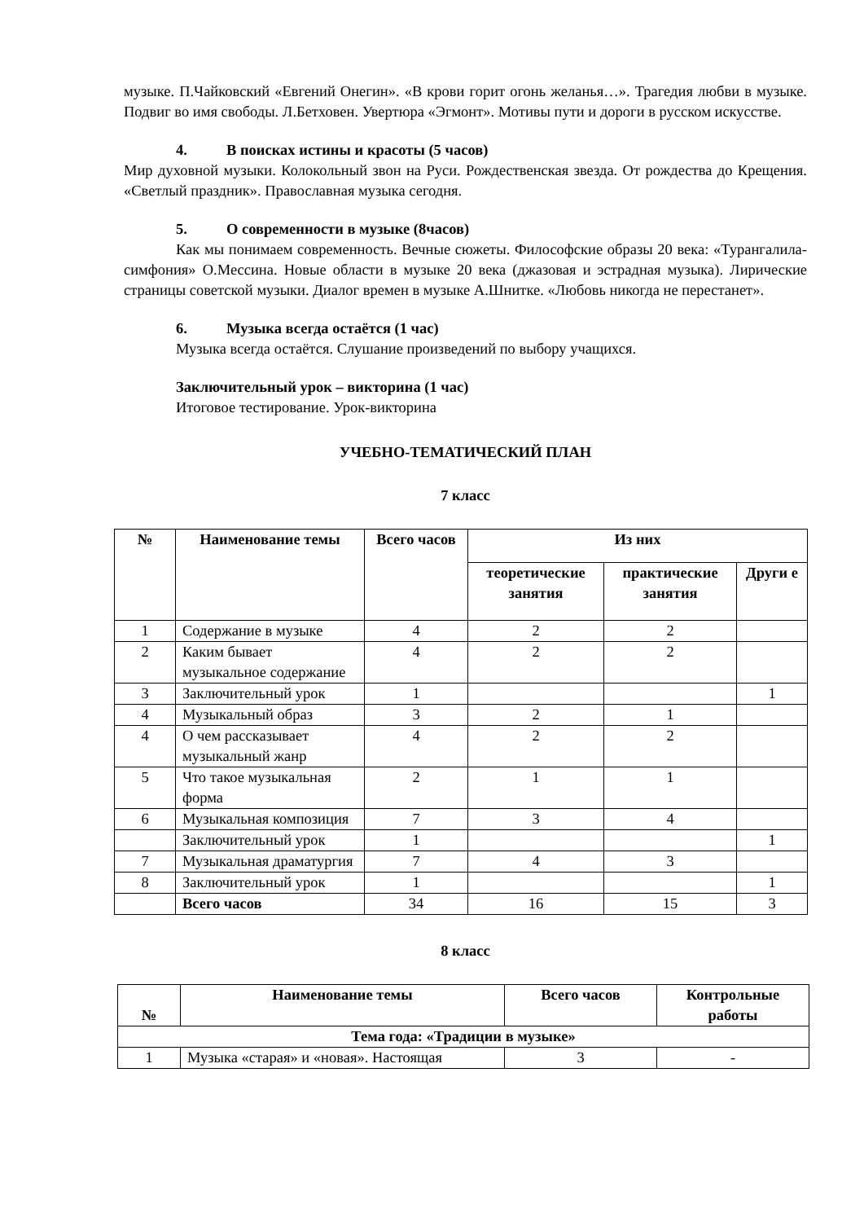музыке. П.Чайковский «Евгений Онегин». «В крови горит огонь желанья…». Трагедия любви в музыке. Подвиг во имя свободы. Л.Бетховен. Увертюра «Эгмонт». Мотивы пути и дороги в русском искусстве.
4. В поисках истины и красоты (5 часов)
Мир духовной музыки. Колокольный звон на Руси. Рождественская звезда. От рождества до Крещения. «Светлый праздник». Православная музыка сегодня.
5. О современности в музыке (8часов)
Как мы понимаем современность. Вечные сюжеты. Философские образы 20 века: «Турангалила-симфония» О.Мессина. Новые области в музыке 20 века (джазовая и эстрадная музыка). Лирические страницы советской музыки. Диалог времен в музыке А.Шнитке. «Любовь никогда не перестанет».
6. Музыка всегда остаётся (1 час)
Музыка всегда остаётся. Слушание произведений по выбору учащихся.
Заключительный урок – викторина (1 час)
Итоговое тестирование. Урок-викторина
УЧЕБНО-ТЕМАТИЧЕСКИЙ ПЛАН
7 класс
| № | Наименование темы | Всего часов | Из них | | |
| --- | --- | --- | --- | --- | --- |
| | | | теоретические занятия | практические занятия | Други е |
| 1 | Содержание в музыке | 4 | 2 | 2 | |
| 2 | Каким бывает музыкальное содержание | 4 | 2 | 2 | |
| 3 | Заключительный урок | 1 | | | 1 |
| 4 | Музыкальный образ | 3 | 2 | 1 | |
| 4 | О чем рассказывает музыкальный жанр | 4 | 2 | 2 | |
| 5 | Что такое музыкальная форма | 2 | 1 | 1 | |
| 6 | Музыкальная композиция | 7 | 3 | 4 | |
| | Заключительный урок | 1 | | | 1 |
| 7 | Музыкальная драматургия | 7 | 4 | 3 | |
| 8 | Заключительный урок | 1 | | | 1 |
| | Всего часов | 34 | 16 | 15 | 3 |
8 класс
| № | Наименование темы | Всего часов | Контрольные работы |
| --- | --- | --- | --- |
| Тема года: «Традиции в музыке» | | | |
| 1 | Музыка «старая» и «новая». Настоящая | 3 | - |